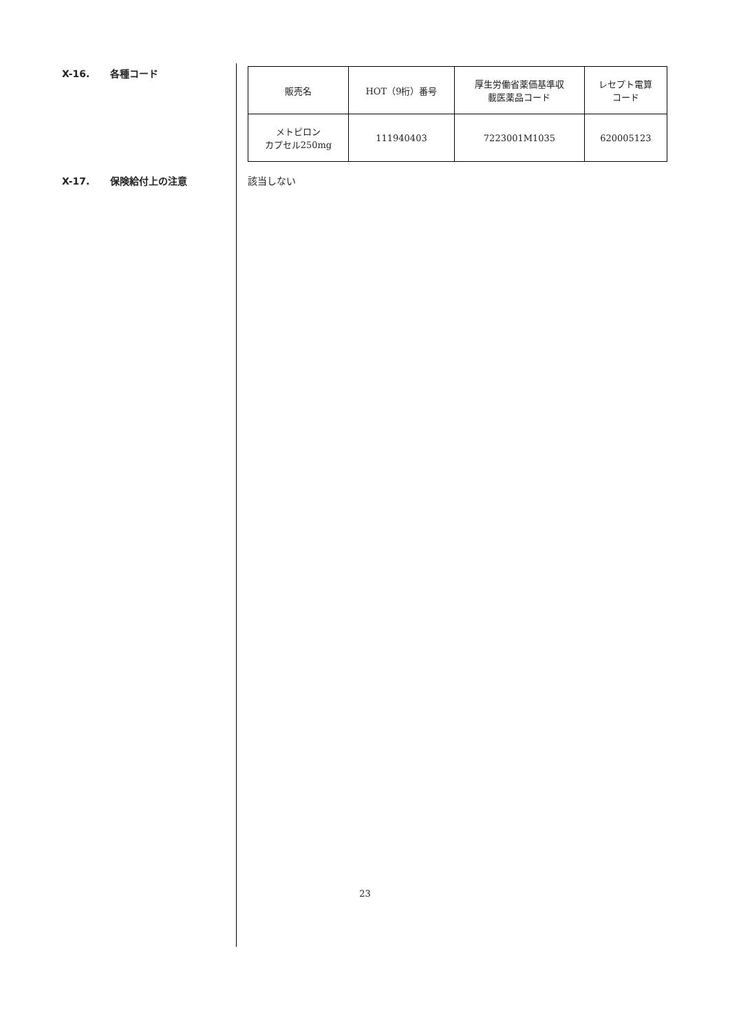X-16. 各種コード
| 販売名 | HOT（9桁）番号 | 厚生労働省薬価基準収 載医薬品コード | レセプト電算 コード |
| メトピロン カプセル250mg | 111940403 | 7223001M1035 | 620005123 |
X-17. 保険給付上の注意 該当しない
23